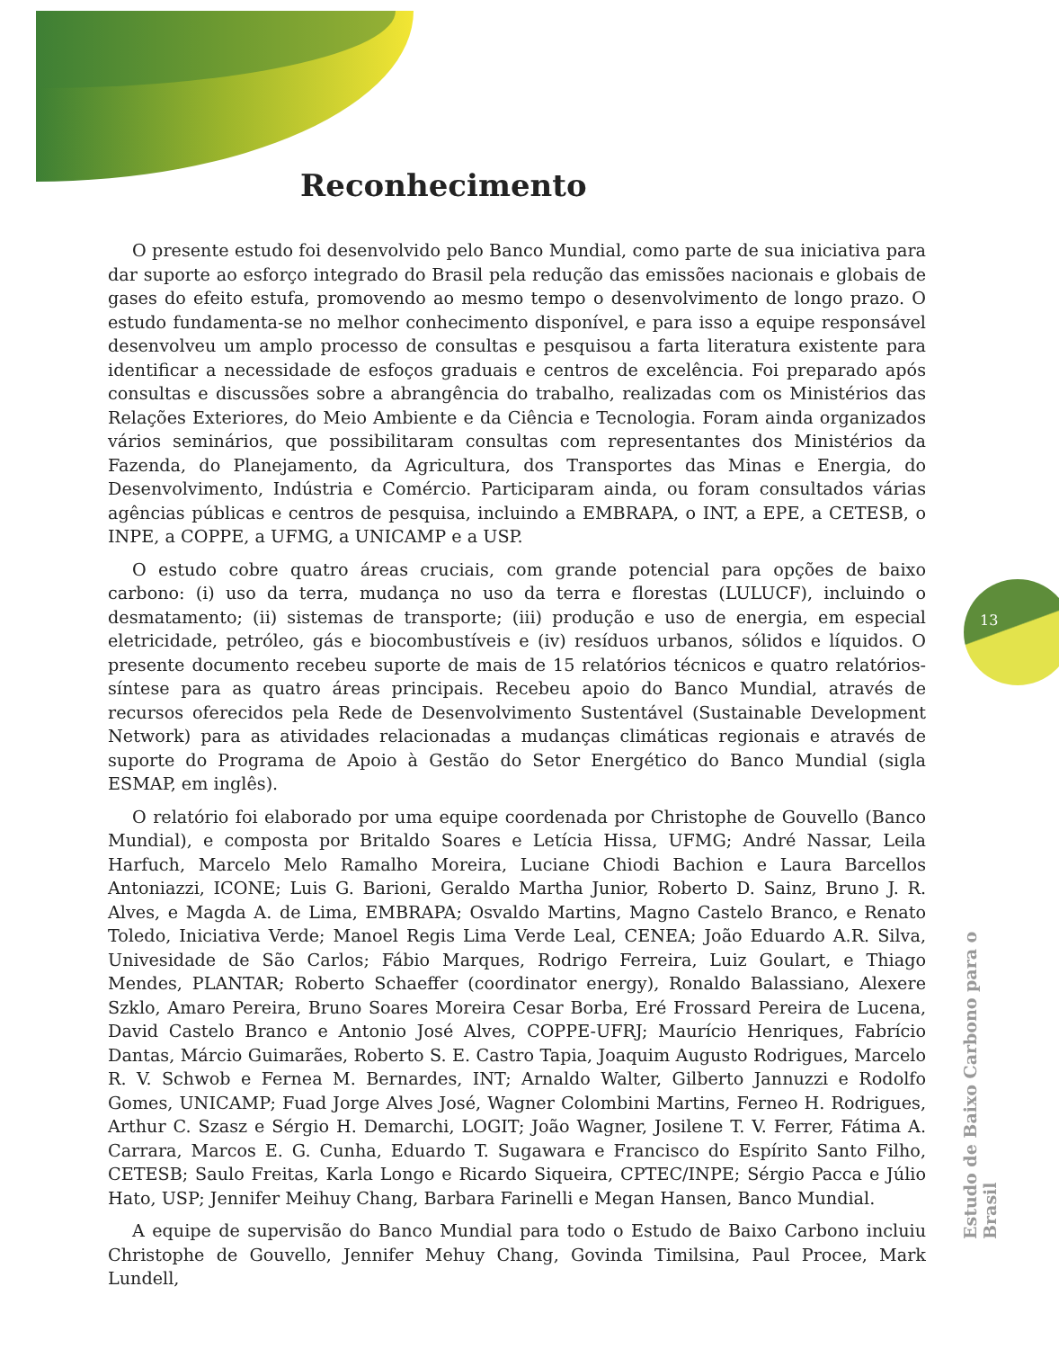Reconhecimento
O presente estudo foi desenvolvido pelo Banco Mundial, como parte de sua iniciativa para dar suporte ao esforço integrado do Brasil pela redução das emissões nacionais e globais de gases do efeito estufa, promovendo ao mesmo tempo o desenvolvimento de longo prazo. O estudo fundamenta-se no melhor conhecimento disponível, e para isso a equipe responsável desenvolveu um amplo processo de consultas e pesquisou a farta literatura existente para identificar a necessidade de esfoços graduais e centros de excelência. Foi preparado após consultas e discussões sobre a abrangência do trabalho, realizadas com os Ministérios das Relações Exteriores, do Meio Ambiente e da Ciência e Tecnologia. Foram ainda organizados vários seminários, que possibilitaram consultas com representantes dos Ministérios da Fazenda, do Planejamento, da Agricultura, dos Transportes das Minas e Energia, do Desenvolvimento, Indústria e Comércio. Participaram ainda, ou foram consultados várias agências públicas e centros de pesquisa, incluindo a EMBRAPA, o INT, a EPE, a CETESB, o INPE, a COPPE, a UFMG, a UNICAMP e a USP.
O estudo cobre quatro áreas cruciais, com grande potencial para opções de baixo carbono: (i) uso da terra, mudança no uso da terra e florestas (LULUCF), incluindo o desmatamento; (ii) sistemas de transporte; (iii) produção e uso de energia, em especial eletricidade, petróleo, gás e biocombustíveis e (iv) resíduos urbanos, sólidos e líquidos. O presente documento recebeu suporte de mais de 15 relatórios técnicos e quatro relatórios-síntese para as quatro áreas principais. Recebeu apoio do Banco Mundial, através de recursos oferecidos pela Rede de Desenvolvimento Sustentável (Sustainable Development Network) para as atividades relacionadas a mudanças climáticas regionais e através de suporte do Programa de Apoio à Gestão do Setor Energético do Banco Mundial (sigla ESMAP, em inglês).
O relatório foi elaborado por uma equipe coordenada por Christophe de Gouvello (Banco Mundial), e composta por Britaldo Soares e Letícia Hissa, UFMG; André Nassar, Leila Harfuch, Marcelo Melo Ramalho Moreira, Luciane Chiodi Bachion e Laura Barcellos Antoniazzi, ICONE; Luis G. Barioni, Geraldo Martha Junior, Roberto D. Sainz, Bruno J. R. Alves, e Magda A. de Lima, EMBRAPA; Osvaldo Martins, Magno Castelo Branco, e Renato Toledo, Iniciativa Verde; Manoel Regis Lima Verde Leal, CENEA; João Eduardo A.R. Silva, Univesidade de São Carlos; Fábio Marques, Rodrigo Ferreira, Luiz Goulart, e Thiago Mendes, PLANTAR; Roberto Schaeffer (coordinator energy), Ronaldo Balassiano, Alexere Szklo, Amaro Pereira, Bruno Soares Moreira Cesar Borba, Eré Frossard Pereira de Lucena, David Castelo Branco e Antonio José Alves, COPPE-UFRJ; Maurício Henriques, Fabrício Dantas, Márcio Guimarães, Roberto S. E. Castro Tapia, Joaquim Augusto Rodrigues, Marcelo R. V. Schwob e Fernea M. Bernardes, INT; Arnaldo Walter, Gilberto Jannuzzi e Rodolfo Gomes, UNICAMP; Fuad Jorge Alves José, Wagner Colombini Martins, Ferneo H. Rodrigues, Arthur C. Szasz e Sérgio H. Demarchi, LOGIT; João Wagner, Josilene T. V. Ferrer, Fátima A. Carrara, Marcos E. G. Cunha, Eduardo T. Sugawara e Francisco do Espírito Santo Filho, CETESB; Saulo Freitas, Karla Longo e Ricardo Siqueira, CPTEC/INPE; Sérgio Pacca e Júlio Hato, USP; Jennifer Meihuy Chang, Barbara Farinelli e Megan Hansen, Banco Mundial.
A equipe de supervisão do Banco Mundial para todo o Estudo de Baixo Carbono incluiu Christophe de Gouvello, Jennifer Mehuy Chang, Govinda Timilsina, Paul Procee, Mark Lundell,
13
Estudo de Baixo Carbono para o Brasil